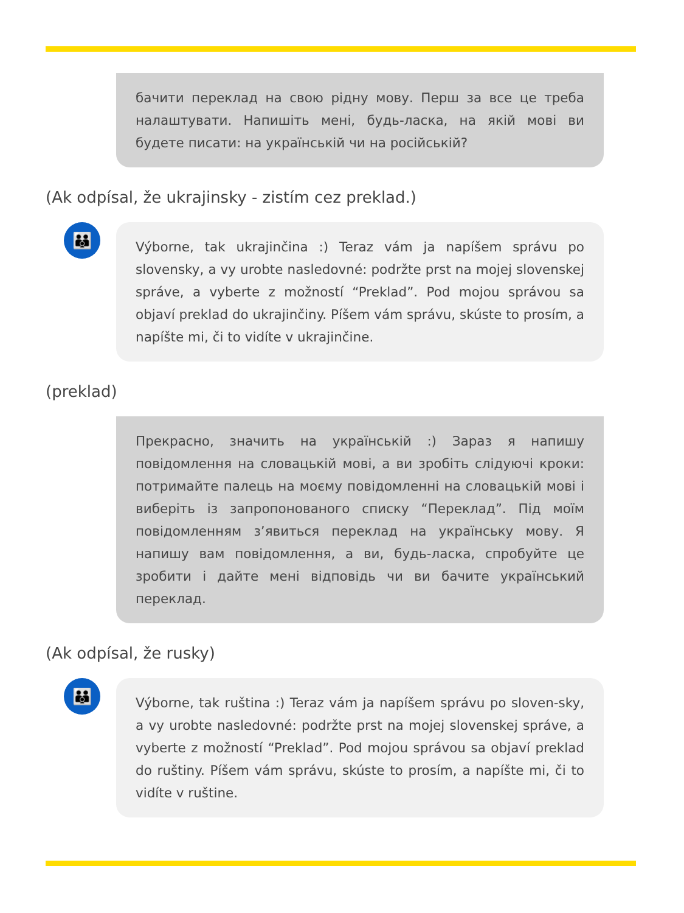бачити переклад на свою рідну мову. Перш за все це треба налаштувати. Напишіть мені, будь-ласка, на якій мові ви будете писати: на українській чи на російській?
(Ak odpísal, že ukrajinsky - zistím cez preklad.)
👪
Výborne, tak ukrajinčina :) Teraz vám ja napíšem správu po slovensky, a vy urobte nasledovné: podržte prst na mojej slovenskej správe, a vyberte z možností “Preklad”. Pod mojou správou sa objaví preklad do ukrajinčiny. Píšem vám správu, skúste to prosím, a napíšte mi, či to vidíte v ukrajinčine.
(preklad)
Прекрасно, значить на українській :) Зараз я напишу повідомлення на словацькій мові, а ви зробіть слідуючі кроки: потримайте палець на моєму повідомленні на словацькій мові і виберіть із запропонованого списку “Переклад”. Під моїм повідомленням з’явиться переклад на українську мову. Я напишу вам повідомлення, а ви, будь-ласка, спробуйте це зробити і дайте мені відповідь чи ви бачите український переклад.
(Ak odpísal, že rusky)
👪
Výborne, tak ruština :) Teraz vám ja napíšem správu po sloven-sky, a vy urobte nasledovné: podržte prst na mojej slovenskej správe, a vyberte z možností “Preklad”. Pod mojou správou sa objaví preklad do ruštiny. Píšem vám správu, skúste to prosím, a napíšte mi, či to vidíte v ruštine.